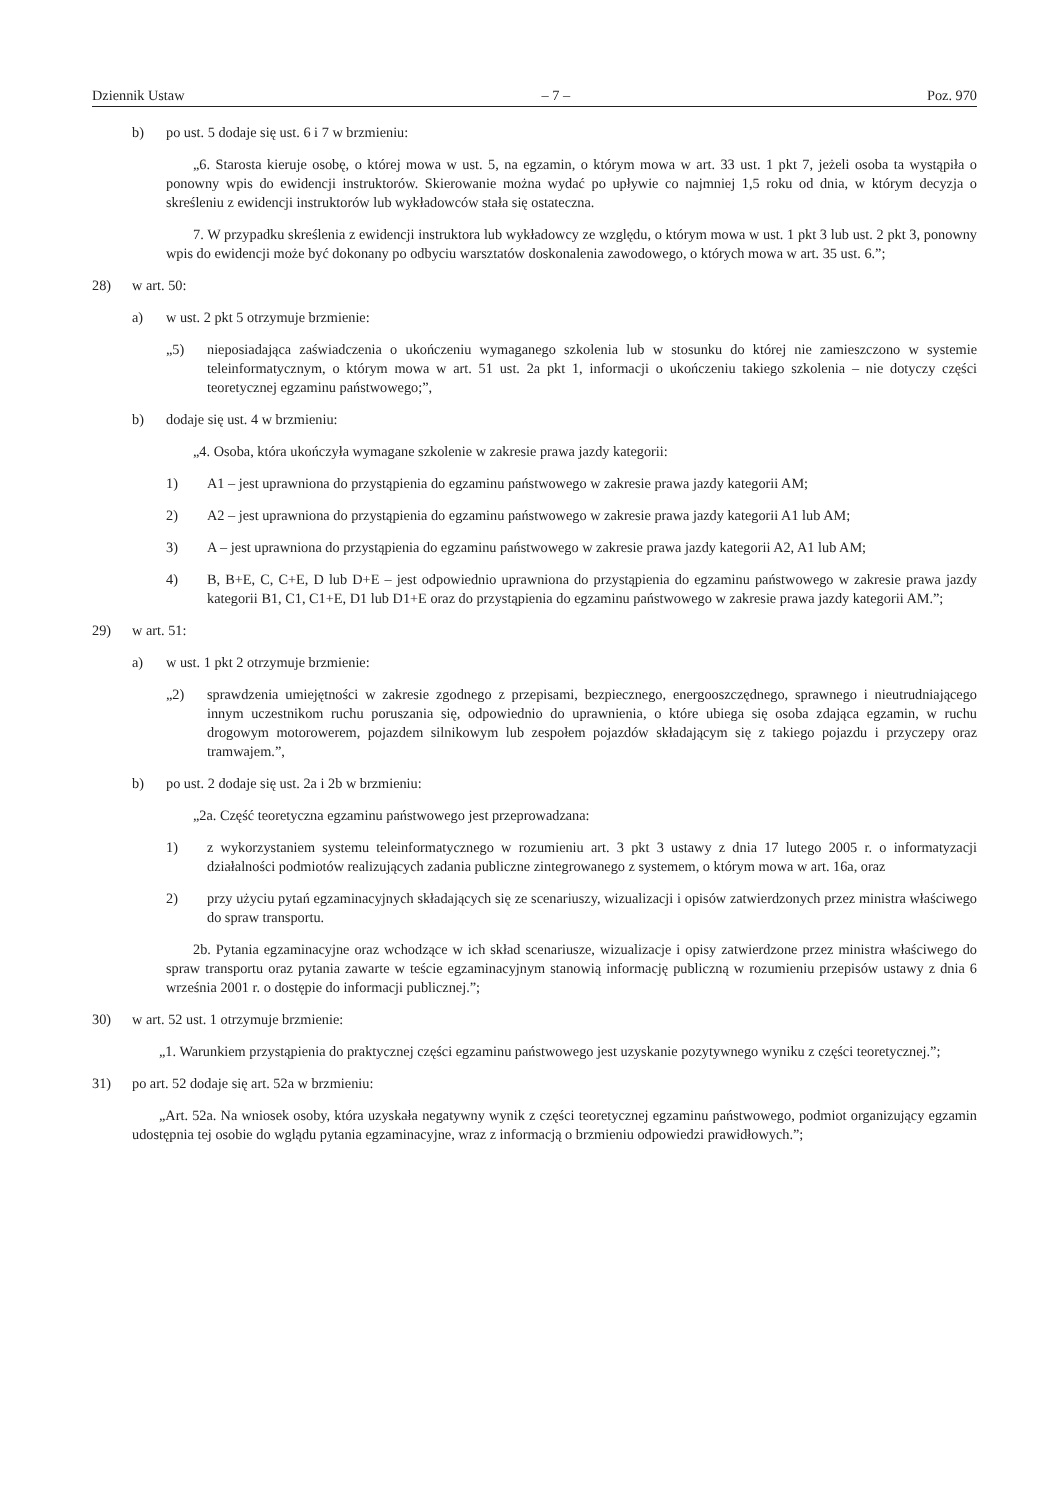Dziennik Ustaw – 7 – Poz. 970
b) po ust. 5 dodaje się ust. 6 i 7 w brzmieniu:
„6. Starosta kieruje osobę, o której mowa w ust. 5, na egzamin, o którym mowa w art. 33 ust. 1 pkt 7, jeżeli osoba ta wystąpiła o ponowny wpis do ewidencji instruktorów. Skierowanie można wydać po upływie co najmniej 1,5 roku od dnia, w którym decyzja o skreśleniu z ewidencji instruktorów lub wykładowców stała się ostateczna.
7. W przypadku skreślenia z ewidencji instruktora lub wykładowcy ze względu, o którym mowa w ust. 1 pkt 3 lub ust. 2 pkt 3, ponowny wpis do ewidencji może być dokonany po odbyciu warsztatów doskonalenia zawodowego, o których mowa w art. 35 ust. 6.”;
28) w art. 50:
a) w ust. 2 pkt 5 otrzymuje brzmienie:
„5) nieposiadająca zaświadczenia o ukończeniu wymaganego szkolenia lub w stosunku do której nie zamieszczono w systemie teleinformatycznym, o którym mowa w art. 51 ust. 2a pkt 1, informacji o ukończeniu takiego szkolenia – nie dotyczy części teoretycznej egzaminu państwowego;”,
b) dodaje się ust. 4 w brzmieniu:
„4. Osoba, która ukończyła wymagane szkolenie w zakresie prawa jazdy kategorii:
1) A1 – jest uprawniona do przystąpienia do egzaminu państwowego w zakresie prawa jazdy kategorii AM;
2) A2 – jest uprawniona do przystąpienia do egzaminu państwowego w zakresie prawa jazdy kategorii A1 lub AM;
3) A – jest uprawniona do przystąpienia do egzaminu państwowego w zakresie prawa jazdy kategorii A2, A1 lub AM;
4) B, B+E, C, C+E, D lub D+E – jest odpowiednio uprawniona do przystąpienia do egzaminu państwowego w zakresie prawa jazdy kategorii B1, C1, C1+E, D1 lub D1+E oraz do przystąpienia do egzaminu państwowego w zakresie prawa jazdy kategorii AM.”;
29) w art. 51:
a) w ust. 1 pkt 2 otrzymuje brzmienie:
„2) sprawdzenia umiejętności w zakresie zgodnego z przepisami, bezpiecznego, energooszczędnego, sprawnego i nieutrudniającego innym uczestnikom ruchu poruszania się, odpowiednio do uprawnienia, o które ubiega się osoba zdająca egzamin, w ruchu drogowym motorowerem, pojazdem silnikowym lub zespołem pojazdów składającym się z takiego pojazdu i przyczepy oraz tramwajem.”,
b) po ust. 2 dodaje się ust. 2a i 2b w brzmieniu:
„2a. Część teoretyczna egzaminu państwowego jest przeprowadzana:
1) z wykorzystaniem systemu teleinformatycznego w rozumieniu art. 3 pkt 3 ustawy z dnia 17 lutego 2005 r. o informatyzacji działalności podmiotów realizujących zadania publiczne zintegrowanego z systemem, o którym mowa w art. 16a, oraz
2) przy użyciu pytań egzaminacyjnych składających się ze scenariuszy, wizualizacji i opisów zatwierdzonych przez ministra właściwego do spraw transportu.
2b. Pytania egzaminacyjne oraz wchodzące w ich skład scenariusze, wizualizacje i opisy zatwierdzone przez ministra właściwego do spraw transportu oraz pytania zawarte w teście egzaminacyjnym stanowią informację publiczną w rozumieniu przepisów ustawy z dnia 6 września 2001 r. o dostępie do informacji publicznej.”;
30) w art. 52 ust. 1 otrzymuje brzmienie:
„1. Warunkiem przystąpienia do praktycznej części egzaminu państwowego jest uzyskanie pozytywnego wyniku z części teoretycznej.”;
31) po art. 52 dodaje się art. 52a w brzmieniu:
„Art. 52a. Na wniosek osoby, która uzyskała negatywny wynik z części teoretycznej egzaminu państwowego, podmiot organizujący egzamin udostępnia tej osobie do wglądu pytania egzaminacyjne, wraz z informacją o brzmieniu odpowiedzi prawidłowych.”;